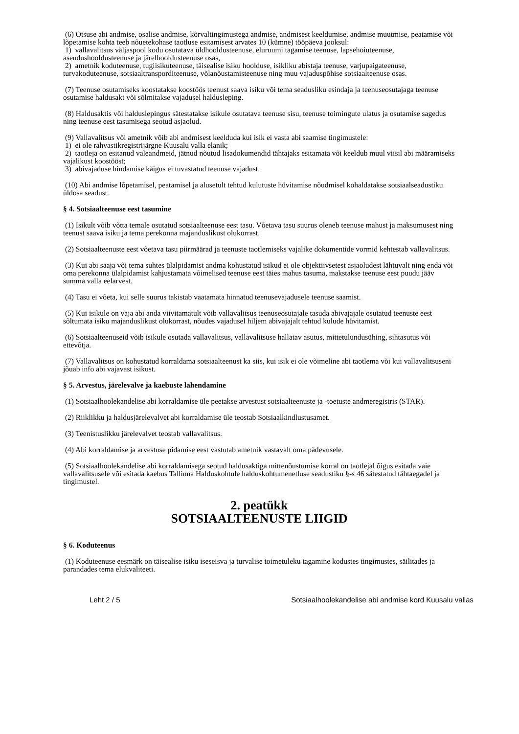(6) Otsuse abi andmise, osalise andmise, kõrvaltingimustega andmise, andmisest keeldumise, andmise muutmise, peatamise või lõpetamise kohta teeb nõuetekohase taotluse esitamisest arvates 10 (kümne) tööpäeva jooksul:
1) vallavalitsus väljaspool kodu osutatava üldhooldusteenuse, eluruumi tagamise teenuse, lapsehoiuteenuse, asendushooldusteenuse ja järelhooldusteenuse osas,
2) ametnik koduteenuse, tugiisikuteenuse, täisealise isiku hoolduse, isikliku abistaja teenuse, varjupaigateenuse, turvakoduteenuse, sotsiaaltransporditeenuse, võlanõustamisteenuse ning muu vajaduspõhise sotsiaalteenuse osas.
(7) Teenuse osutamiseks koostatakse koostöös teenust saava isiku või tema seadusliku esindaja ja teenuseosutajaga teenuse osutamise haldusakt või sõlmitakse vajadusel haldusleping.
(8) Haldusaktis või halduslepingus sätestatakse isikule osutatava teenuse sisu, teenuse toimingute ulatus ja osutamise sagedus ning teenuse eest tasumisega seotud asjaolud.
(9) Vallavalitsus või ametnik võib abi andmisest keelduda kui isik ei vasta abi saamise tingimustele:
1) ei ole rahvastikregistrijärgne Kuusalu valla elanik;
2) taotleja on esitanud valeandmeid, jätnud nõutud lisadokumendid tähtajaks esitamata või keeldub muul viisil abi määramiseks vajalikust koostööst;
3) abivajaduse hindamise käigus ei tuvastatud teenuse vajadust.
(10) Abi andmise lõpetamisel, peatamisel ja alusetult tehtud kulutuste hüvitamise nõudmisel kohaldatakse sotsiaalseadustiku üldosa seadust.
§ 4. Sotsiaalteenuse eest tasumine
(1) Isikult võib võtta temale osutatud sotsiaalteenuse eest tasu. Võetava tasu suurus oleneb teenuse mahust ja maksumusest ning teenust saava isiku ja tema perekonna majanduslikust olukorrast.
(2) Sotsiaalteenuste eest võetava tasu piirmäärad ja teenuste taotlemiseks vajalike dokumentide vormid kehtestab vallavalitsus.
(3) Kui abi saaja või tema suhtes ülalpidamist andma kohustatud isikud ei ole objektiivsetest asjaoludest lähtuvalt ning enda või oma perekonna ülalpidamist kahjustamata võimelised teenuse eest täies mahus tasuma, makstakse teenuse eest puudu jääv summa valla eelarvest.
(4) Tasu ei võeta, kui selle suurus takistab vaatamata hinnatud teenusevajadusele teenuse saamist.
(5) Kui isikule on vaja abi anda viivitamatult võib vallavalitsus teenuseosutajale tasuda abivajajale osutatud teenuste eest sõltumata isiku majanduslikust olukorrast, nõudes vajadusel hiljem abivajajalt tehtud kulude hüvitamist.
(6) Sotsiaalteenuseid võib isikule osutada vallavalitsus, vallavalitsuse hallatav asutus, mittetulundusühing, sihtasutus või ettevõtja.
(7) Vallavalitsus on kohustatud korraldama sotsiaalteenust ka siis, kui isik ei ole võimeline abi taotlema või kui vallavalitsuseni jõuab info abi vajavast isikust.
§ 5. Arvestus, järelevalve ja kaebuste lahendamine
(1) Sotsiaalhoolekandelise abi korraldamise üle peetakse arvestust sotsiaalteenuste ja -toetuste andmeregistris (STAR).
(2) Riiklikku ja haldusjärelevalvet abi korraldamise üle teostab Sotsiaalkindlustusamet.
(3) Teenistuslikku järelevalvet teostab vallavalitsus.
(4) Abi korraldamise ja arvestuse pidamise eest vastutab ametnik vastavalt oma pädevusele.
(5) Sotsiaalhoolekandelise abi korraldamisega seotud haldusaktiga mittenõustumise korral on taotlejal õigus esitada vaie vallavalitsusele või esitada kaebus Tallinna Halduskohtule halduskohtumenetluse seadustiku §-s 46 sätestatud tähtaegadel ja tingimustel.
2. peatükk
SOTSIAALTEENUSTE LIIGID
§ 6. Koduteenus
(1) Koduteenuse eesmärk on täisealise isiku iseseisva ja turvalise toimetuleku tagamine kodustes tingimustes, säilitades ja parandades tema elukvaliteeti.
Leht 2 / 5 Sotsiaalhoolekandelise abi andmise kord Kuusalu vallas